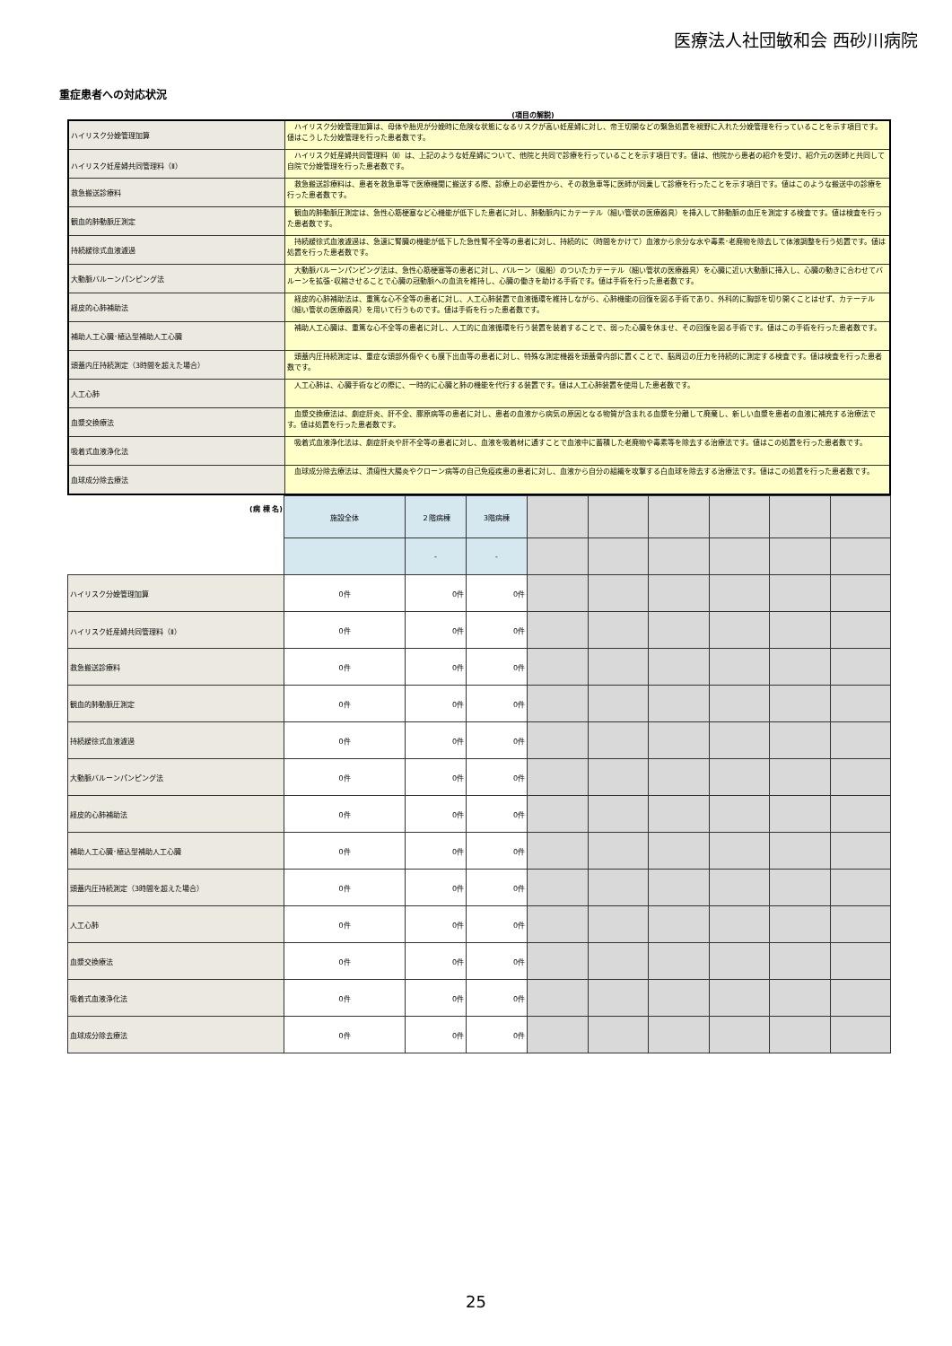医療法人社団敏和会 西砂川病院
重症患者への対応状況
(項目の解説)
| ハイリスク分娩管理加算 | ハイリスク分娩管理加算は、母体や胎児が分娩時に危険な状態になるリスクが高い妊産婦に対し、帝王切開などの緊急処置を視野に入れた分娩管理を行っていることを示す項目です。値はこうした分娩管理を行った患者数です。 |
| ハイリスク妊産婦共同管理料（Ⅱ） | ハイリスク妊産婦共同管理料（Ⅱ）は、上記のような妊産婦について、他院と共同で診療を行っていることを示す項目です。値は、他院から患者の紹介を受け、紹介元の医師と共同して自院で分娩管理を行った患者数です。 |
| 救急搬送診療料 | 救急搬送診療料は、患者を救急車等で医療機関に搬送する際、診療上の必要性から、その救急車等に医師が同乗して診療を行ったことを示す項目です。値はこのような搬送中の診療を行った患者数です。 |
| 観血的肺動脈圧測定 | 観血的肺動脈圧測定は、急性心筋梗塞など心機能が低下した患者に対し、肺動脈内にカテーテル（細い管状の医療器具）を挿入して肺動脈の血圧を測定する検査です。値は検査を行った患者数です。 |
| 持続緩徐式血液濾過 | 持続緩徐式血液濾過は、急速に腎臓の機能が低下した急性腎不全等の患者に対し、持続的に（時間をかけて）血液から余分な水や毒素･老廃物を除去して体液調整を行う処置です。値は処置を行った患者数です。 |
| 大動脈バルーンパンピング法 | 大動脈バルーンパンピング法は、急性心筋梗塞等の患者に対し、バルーン（風船）のついたカテーテル（細い管状の医療器具）を心臓に近い大動脈に挿入し、心臓の動きに合わせてバルーンを拡張･収縮させることで心臓の冠動脈への血流を維持し、心臓の働きを助ける手術です。値は手術を行った患者数です。 |
| 経皮的心肺補助法 | 経皮的心肺補助法は、重篤な心不全等の患者に対し、人工心肺装置で血液循環を維持しながら、心肺機能の回復を図る手術であり、外科的に胸部を切り開くことはせず、カテーテル（細い管状の医療器具）を用いて行うものです。値は手術を行った患者数です。 |
| 補助人工心臓･植込型補助人工心臓 | 補助人工心臓は、重篤な心不全等の患者に対し、人工的に血液循環を行う装置を装着することで、弱った心臓を休ませ、その回復を図る手術です。値はこの手術を行った患者数です。 |
| 頭蓋内圧持続測定（3時間を超えた場合） | 頭蓋内圧持続測定は、重症な頭部外傷やくも膜下出血等の患者に対し、特殊な測定機器を頭蓋骨内部に置くことで、脳周辺の圧力を持続的に測定する検査です。値は検査を行った患者数です。 |
| 人工心肺 | 人工心肺は、心臓手術などの際に、一時的に心臓と肺の機能を代行する装置です。値は人工心肺装置を使用した患者数です。 |
| 血漿交換療法 | 血漿交換療法は、劇症肝炎、肝不全、膠原病等の患者に対し、患者の血液から病気の原因となる物質が含まれる血漿を分離して廃棄し、新しい血漿を患者の血液に補充する治療法です。値は処置を行った患者数です。 |
| 吸着式血液浄化法 | 吸着式血液浄化法は、劇症肝炎や肝不全等の患者に対し、血液を吸着材に通すことで血液中に蓄積した老廃物や毒素等を除去する治療法です。値はこの処置を行った患者数です。 |
| 血球成分除去療法 | 血球成分除去療法は、潰瘍性大腸炎やクローン病等の自己免疫疾患の患者に対し、血液から自分の組織を攻撃する白血球を除去する治療法です。値はこの処置を行った患者数です。 |
| (病 棟 名) | 施設全体 | ２階病棟 | 3階病棟 | | | | | | |
| | | - | - | | | | | | |
| ハイリスク分娩管理加算 | 0件 | 0件 | 0件 | | | | | | |
| ハイリスク妊産婦共同管理料（Ⅱ） | 0件 | 0件 | 0件 | | | | | | |
| 救急搬送診療料 | 0件 | 0件 | 0件 | | | | | | |
| 観血的肺動脈圧測定 | 0件 | 0件 | 0件 | | | | | | |
| 持続緩徐式血液濾過 | 0件 | 0件 | 0件 | | | | | | |
| 大動脈バルーンパンピング法 | 0件 | 0件 | 0件 | | | | | | |
| 経皮的心肺補助法 | 0件 | 0件 | 0件 | | | | | | |
| 補助人工心臓･植込型補助人工心臓 | 0件 | 0件 | 0件 | | | | | | |
| 頭蓋内圧持続測定（3時間を超えた場合） | 0件 | 0件 | 0件 | | | | | | |
| 人工心肺 | 0件 | 0件 | 0件 | | | | | | |
| 血漿交換療法 | 0件 | 0件 | 0件 | | | | | | |
| 吸着式血液浄化法 | 0件 | 0件 | 0件 | | | | | | |
| 血球成分除去療法 | 0件 | 0件 | 0件 | | | | | | |
25